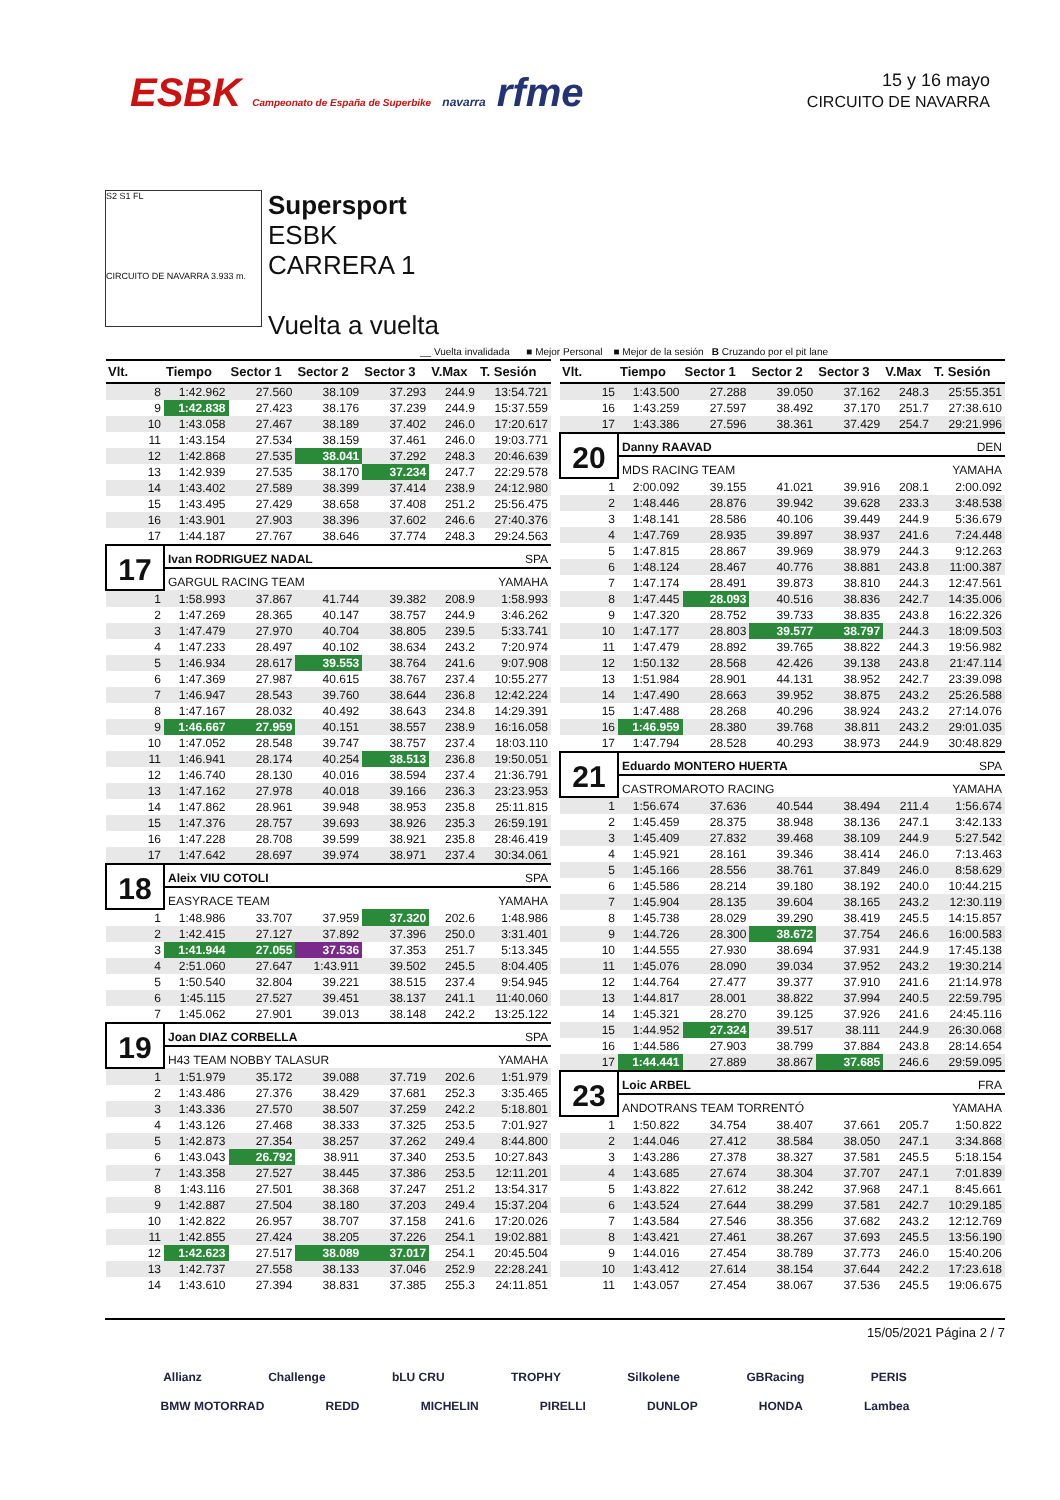ESBK Campeonato de España de Superbike navarra rfme
15 y 16 mayo
CIRCUITO DE NAVARRA
S2 S1 FL
CIRCUITO DE NAVARRA 3.933 m.
Supersport
ESBK
CARRERA 1
Vuelta a vuelta
__ Vuelta invalidada ■ Mejor Personal ■ Mejor de la sesión B Cruzando por el pit lane
| Vlt. | Tiempo | Sector 1 | Sector 2 | Sector 3 | V.Max | T. Sesión |
| --- | --- | --- | --- | --- | --- | --- |
| 8 | 1:42.962 | 27.560 | 38.109 | 37.293 | 244.9 | 13:54.721 |
| 9 | 1:42.838 | 27.423 | 38.176 | 37.239 | 244.9 | 15:37.559 |
| 10 | 1:43.058 | 27.467 | 38.189 | 37.402 | 246.0 | 17:20.617 |
| 11 | 1:43.154 | 27.534 | 38.159 | 37.461 | 246.0 | 19:03.771 |
| 12 | 1:42.868 | 27.535 | 38.041 | 37.292 | 248.3 | 20:46.639 |
| 13 | 1:42.939 | 27.535 | 38.170 | 37.234 | 247.7 | 22:29.578 |
| 14 | 1:43.402 | 27.589 | 38.399 | 37.414 | 238.9 | 24:12.980 |
| 15 | 1:43.495 | 27.429 | 38.658 | 37.408 | 251.2 | 25:56.475 |
| 16 | 1:43.901 | 27.903 | 38.396 | 37.602 | 246.6 | 27:40.376 |
| 17 | 1:44.187 | 27.767 | 38.646 | 37.774 | 248.3 | 29:24.563 |
| 17 | Ivan RODRIGUEZ NADAL | | | | SPA | |
| | GARGUL RACING TEAM | | | | YAMAHA | |
| 1 | 1:58.993 | 37.867 | 41.744 | 39.382 | 208.9 | 1:58.993 |
| 2 | 1:47.269 | 28.365 | 40.147 | 38.757 | 244.9 | 3:46.262 |
| 3 | 1:47.479 | 27.970 | 40.704 | 38.805 | 239.5 | 5:33.741 |
| 4 | 1:47.233 | 28.497 | 40.102 | 38.634 | 243.2 | 7:20.974 |
| 5 | 1:46.934 | 28.617 | 39.553 | 38.764 | 241.6 | 9:07.908 |
| 6 | 1:47.369 | 27.987 | 40.615 | 38.767 | 237.4 | 10:55.277 |
| 7 | 1:46.947 | 28.543 | 39.760 | 38.644 | 236.8 | 12:42.224 |
| 8 | 1:47.167 | 28.032 | 40.492 | 38.643 | 234.8 | 14:29.391 |
| 9 | 1:46.667 | 27.959 | 40.151 | 38.557 | 238.9 | 16:16.058 |
| 10 | 1:47.052 | 28.548 | 39.747 | 38.757 | 237.4 | 18:03.110 |
| 11 | 1:46.941 | 28.174 | 40.254 | 38.513 | 236.8 | 19:50.051 |
| 12 | 1:46.740 | 28.130 | 40.016 | 38.594 | 237.4 | 21:36.791 |
| 13 | 1:47.162 | 27.978 | 40.018 | 39.166 | 236.3 | 23:23.953 |
| 14 | 1:47.862 | 28.961 | 39.948 | 38.953 | 235.8 | 25:11.815 |
| 15 | 1:47.376 | 28.757 | 39.693 | 38.926 | 235.3 | 26:59.191 |
| 16 | 1:47.228 | 28.708 | 39.599 | 38.921 | 235.8 | 28:46.419 |
| 17 | 1:47.642 | 28.697 | 39.974 | 38.971 | 237.4 | 30:34.061 |
| 18 | Aleix VIU COTOLI | | | | SPA | |
| | EASYRACE TEAM | | | | YAMAHA | |
| 1 | 1:48.986 | 33.707 | 37.959 | 37.320 | 202.6 | 1:48.986 |
| 2 | 1:42.415 | 27.127 | 37.892 | 37.396 | 250.0 | 3:31.401 |
| 3 | 1:41.944 | 27.055 | 37.536 | 37.353 | 251.7 | 5:13.345 |
| 4 | 2:51.060 | 27.647 | 1:43.911 | 39.502 | 245.5 | 8:04.405 |
| 5 | 1:50.540 | 32.804 | 39.221 | 38.515 | 237.4 | 9:54.945 |
| 6 | 1:45.115 | 27.527 | 39.451 | 38.137 | 241.1 | 11:40.060 |
| 7 | 1:45.062 | 27.901 | 39.013 | 38.148 | 242.2 | 13:25.122 |
| 19 | Joan DIAZ CORBELLA | | | | SPA | |
| | H43 TEAM NOBBY TALASUR | | | | YAMAHA | |
| 1 | 1:51.979 | 35.172 | 39.088 | 37.719 | 202.6 | 1:51.979 |
| 2 | 1:43.486 | 27.376 | 38.429 | 37.681 | 252.3 | 3:35.465 |
| 3 | 1:43.336 | 27.570 | 38.507 | 37.259 | 242.2 | 5:18.801 |
| 4 | 1:43.126 | 27.468 | 38.333 | 37.325 | 253.5 | 7:01.927 |
| 5 | 1:42.873 | 27.354 | 38.257 | 37.262 | 249.4 | 8:44.800 |
| 6 | 1:43.043 | 26.792 | 38.911 | 37.340 | 253.5 | 10:27.843 |
| 7 | 1:43.358 | 27.527 | 38.445 | 37.386 | 253.5 | 12:11.201 |
| 8 | 1:43.116 | 27.501 | 38.368 | 37.247 | 251.2 | 13:54.317 |
| 9 | 1:42.887 | 27.504 | 38.180 | 37.203 | 249.4 | 15:37.204 |
| 10 | 1:42.822 | 26.957 | 38.707 | 37.158 | 241.6 | 17:20.026 |
| 11 | 1:42.855 | 27.424 | 38.205 | 37.226 | 254.1 | 19:02.881 |
| 12 | 1:42.623 | 27.517 | 38.089 | 37.017 | 254.1 | 20:45.504 |
| 13 | 1:42.737 | 27.558 | 38.133 | 37.046 | 252.9 | 22:28.241 |
| 14 | 1:43.610 | 27.394 | 38.831 | 37.385 | 255.3 | 24:11.851 |
| Vlt. | Tiempo | Sector 1 | Sector 2 | Sector 3 | V.Max | T. Sesión |
| --- | --- | --- | --- | --- | --- | --- |
| 15 | 1:43.500 | 27.288 | 39.050 | 37.162 | 248.3 | 25:55.351 |
| 16 | 1:43.259 | 27.597 | 38.492 | 37.170 | 251.7 | 27:38.610 |
| 17 | 1:43.386 | 27.596 | 38.361 | 37.429 | 254.7 | 29:21.996 |
| 20 | Danny RAAVAD | | | | DEN | |
| | MDS RACING TEAM | | | | YAMAHA | |
| 1 | 2:00.092 | 39.155 | 41.021 | 39.916 | 208.1 | 2:00.092 |
| 2 | 1:48.446 | 28.876 | 39.942 | 39.628 | 233.3 | 3:48.538 |
| 3 | 1:48.141 | 28.586 | 40.106 | 39.449 | 244.9 | 5:36.679 |
| 4 | 1:47.769 | 28.935 | 39.897 | 38.937 | 241.6 | 7:24.448 |
| 5 | 1:47.815 | 28.867 | 39.969 | 38.979 | 244.3 | 9:12.263 |
| 6 | 1:48.124 | 28.467 | 40.776 | 38.881 | 243.8 | 11:00.387 |
| 7 | 1:47.174 | 28.491 | 39.873 | 38.810 | 244.3 | 12:47.561 |
| 8 | 1:47.445 | 28.093 | 40.516 | 38.836 | 242.7 | 14:35.006 |
| 9 | 1:47.320 | 28.752 | 39.733 | 38.835 | 243.8 | 16:22.326 |
| 10 | 1:47.177 | 28.803 | 39.577 | 38.797 | 244.3 | 18:09.503 |
| 11 | 1:47.479 | 28.892 | 39.765 | 38.822 | 244.3 | 19:56.982 |
| 12 | 1:50.132 | 28.568 | 42.426 | 39.138 | 243.8 | 21:47.114 |
| 13 | 1:51.984 | 28.901 | 44.131 | 38.952 | 242.7 | 23:39.098 |
| 14 | 1:47.490 | 28.663 | 39.952 | 38.875 | 243.2 | 25:26.588 |
| 15 | 1:47.488 | 28.268 | 40.296 | 38.924 | 243.2 | 27:14.076 |
| 16 | 1:46.959 | 28.380 | 39.768 | 38.811 | 243.2 | 29:01.035 |
| 17 | 1:47.794 | 28.528 | 40.293 | 38.973 | 244.9 | 30:48.829 |
| 21 | Eduardo MONTERO HUERTA | | | | SPA | |
| | CASTROMAROTO RACING | | | | YAMAHA | |
| 1 | 1:56.674 | 37.636 | 40.544 | 38.494 | 211.4 | 1:56.674 |
| 2 | 1:45.459 | 28.375 | 38.948 | 38.136 | 247.1 | 3:42.133 |
| 3 | 1:45.409 | 27.832 | 39.468 | 38.109 | 244.9 | 5:27.542 |
| 4 | 1:45.921 | 28.161 | 39.346 | 38.414 | 246.0 | 7:13.463 |
| 5 | 1:45.166 | 28.556 | 38.761 | 37.849 | 246.0 | 8:58.629 |
| 6 | 1:45.586 | 28.214 | 39.180 | 38.192 | 240.0 | 10:44.215 |
| 7 | 1:45.904 | 28.135 | 39.604 | 38.165 | 243.2 | 12:30.119 |
| 8 | 1:45.738 | 28.029 | 39.290 | 38.419 | 245.5 | 14:15.857 |
| 9 | 1:44.726 | 28.300 | 38.672 | 37.754 | 246.6 | 16:00.583 |
| 10 | 1:44.555 | 27.930 | 38.694 | 37.931 | 244.9 | 17:45.138 |
| 11 | 1:45.076 | 28.090 | 39.034 | 37.952 | 243.2 | 19:30.214 |
| 12 | 1:44.764 | 27.477 | 39.377 | 37.910 | 241.6 | 21:14.978 |
| 13 | 1:44.817 | 28.001 | 38.822 | 37.994 | 240.5 | 22:59.795 |
| 14 | 1:45.321 | 28.270 | 39.125 | 37.926 | 241.6 | 24:45.116 |
| 15 | 1:44.952 | 27.324 | 39.517 | 38.111 | 244.9 | 26:30.068 |
| 16 | 1:44.586 | 27.903 | 38.799 | 37.884 | 243.8 | 28:14.654 |
| 17 | 1:44.441 | 27.889 | 38.867 | 37.685 | 246.6 | 29:59.095 |
| 23 | Loic ARBEL | | | | FRA | |
| | ANDOTRANS TEAM TORRENTÓ | | | | YAMAHA | |
| 1 | 1:50.822 | 34.754 | 38.407 | 37.661 | 205.7 | 1:50.822 |
| 2 | 1:44.046 | 27.412 | 38.584 | 38.050 | 247.1 | 3:34.868 |
| 3 | 1:43.286 | 27.378 | 38.327 | 37.581 | 245.5 | 5:18.154 |
| 4 | 1:43.685 | 27.674 | 38.304 | 37.707 | 247.1 | 7:01.839 |
| 5 | 1:43.822 | 27.612 | 38.242 | 37.968 | 247.1 | 8:45.661 |
| 6 | 1:43.524 | 27.644 | 38.299 | 37.581 | 242.7 | 10:29.185 |
| 7 | 1:43.584 | 27.546 | 38.356 | 37.682 | 243.2 | 12:12.769 |
| 8 | 1:43.421 | 27.461 | 38.267 | 37.693 | 245.5 | 13:56.190 |
| 9 | 1:44.016 | 27.454 | 38.789 | 37.773 | 246.0 | 15:40.206 |
| 10 | 1:43.412 | 27.614 | 38.154 | 37.644 | 242.2 | 17:23.618 |
| 11 | 1:43.057 | 27.454 | 38.067 | 37.536 | 245.5 | 19:06.675 |
15/05/2021 Página 2 / 7
Allianz Challenge bLU CRU TROPHY Silkolene GBRacing PERIS
BMW MOTORRAD REDD MICHELIN PIRELLI DUNLOP HONDA Lambea